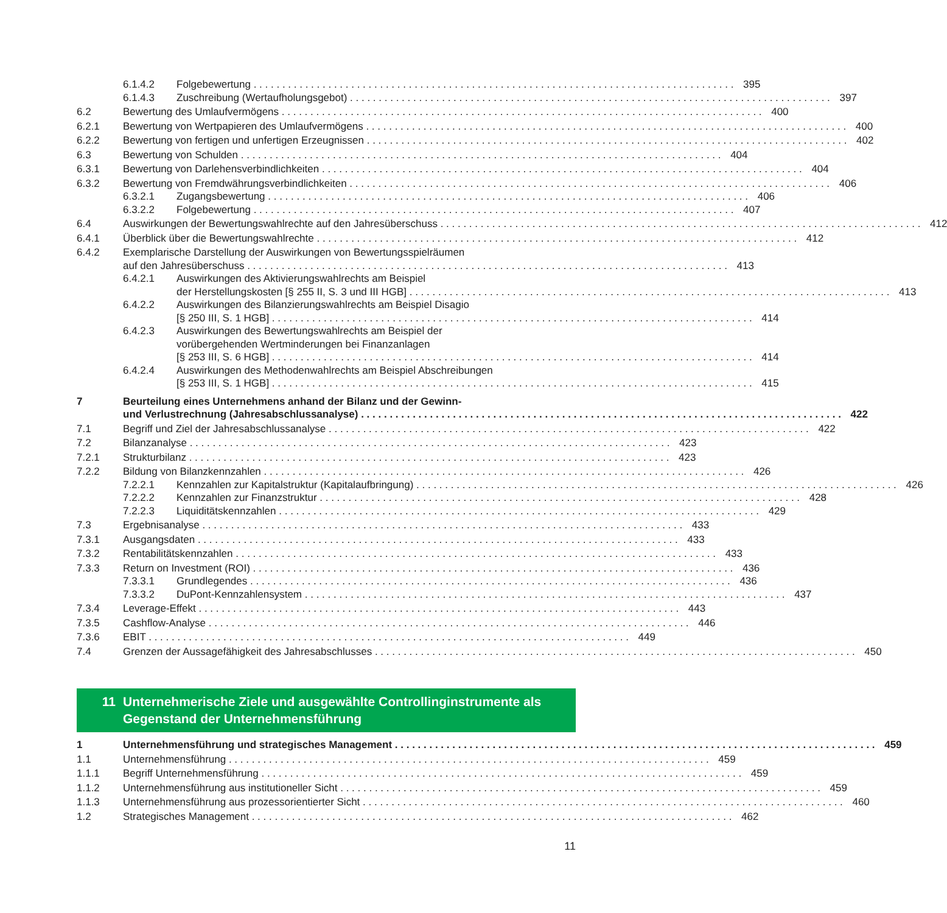6.1.4.2 Folgebewertung 395
6.1.4.3 Zuschreibung (Wertaufholungsgebot) 397
6.2 Bewertung des Umlaufvermögens 400
6.2.1 Bewertung von Wertpapieren des Umlaufvermögens 400
6.2.2 Bewertung von fertigen und unfertigen Erzeugnissen 402
6.3 Bewertung von Schulden 404
6.3.1 Bewertung von Darlehensverbindlichkeiten 404
6.3.2 Bewertung von Fremdwährungsverbindlichkeiten 406
6.3.2.1 Zugangsbewertung 406
6.3.2.2 Folgebewertung 407
6.4 Auswirkungen der Bewertungswahlrechte auf den Jahresüberschuss 412
6.4.1 Überblick über die Bewertungswahlrechte 412
6.4.2 Exemplarische Darstellung der Auswirkungen von Bewertungsspielräumen
auf den Jahresüberschuss 413
6.4.2.1 Auswirkungen des Aktivierungswahlrechts am Beispiel
der Herstellungskosten [§ 255 II, S. 3 und III HGB] 413
6.4.2.2 Auswirkungen des Bilanzierungswahlrechts am Beispiel Disagio
[§ 250 III, S. 1 HGB] 414
6.4.2.3 Auswirkungen des Bewertungswahlrechts am Beispiel der
vorübergehenden Wertminderungen bei Finanzanlagen
[§ 253 III, S. 6 HGB] 414
6.4.2.4 Auswirkungen des Methodenwahlrechts am Beispiel Abschreibungen
[§ 253 III, S. 1 HGB] 415
7 Beurteilung eines Unternehmens anhand der Bilanz und der Gewinn-
und Verlustrechnung (Jahresabschlussanalyse) 422
7.1 Begriff und Ziel der Jahresabschlussanalyse 422
7.2 Bilanzanalyse 423
7.2.1 Strukturbilanz 423
7.2.2 Bildung von Bilanzkennzahlen 426
7.2.2.1 Kennzahlen zur Kapitalstruktur (Kapitalaufbringung) 426
7.2.2.2 Kennzahlen zur Finanzstruktur 428
7.2.2.3 Liquiditätskennzahlen 429
7.3 Ergebnisanalyse 433
7.3.1 Ausgangsdaten 433
7.3.2 Rentabilitätskennzahlen 433
7.3.3 Return on Investment (ROI) 436
7.3.3.1 Grundlegendes 436
7.3.3.2 DuPont-Kennzahlensystem 437
7.3.4 Leverage-Effekt 443
7.3.5 Cashflow-Analyse 446
7.3.6 EBIT 449
7.4 Grenzen der Aussagefähigkeit des Jahresabschlusses 450
11 Unternehmerische Ziele und ausgewählte Controllinginstrumente als Gegenstand der Unternehmensführung
1 Unternehmensführung und strategisches Management 459
1.1 Unternehmensführung 459
1.1.1 Begriff Unternehmensführung 459
1.1.2 Unternehmensführung aus institutioneller Sicht 459
1.1.3 Unternehmensführung aus prozessorientierter Sicht 460
1.2 Strategisches Management 462
11